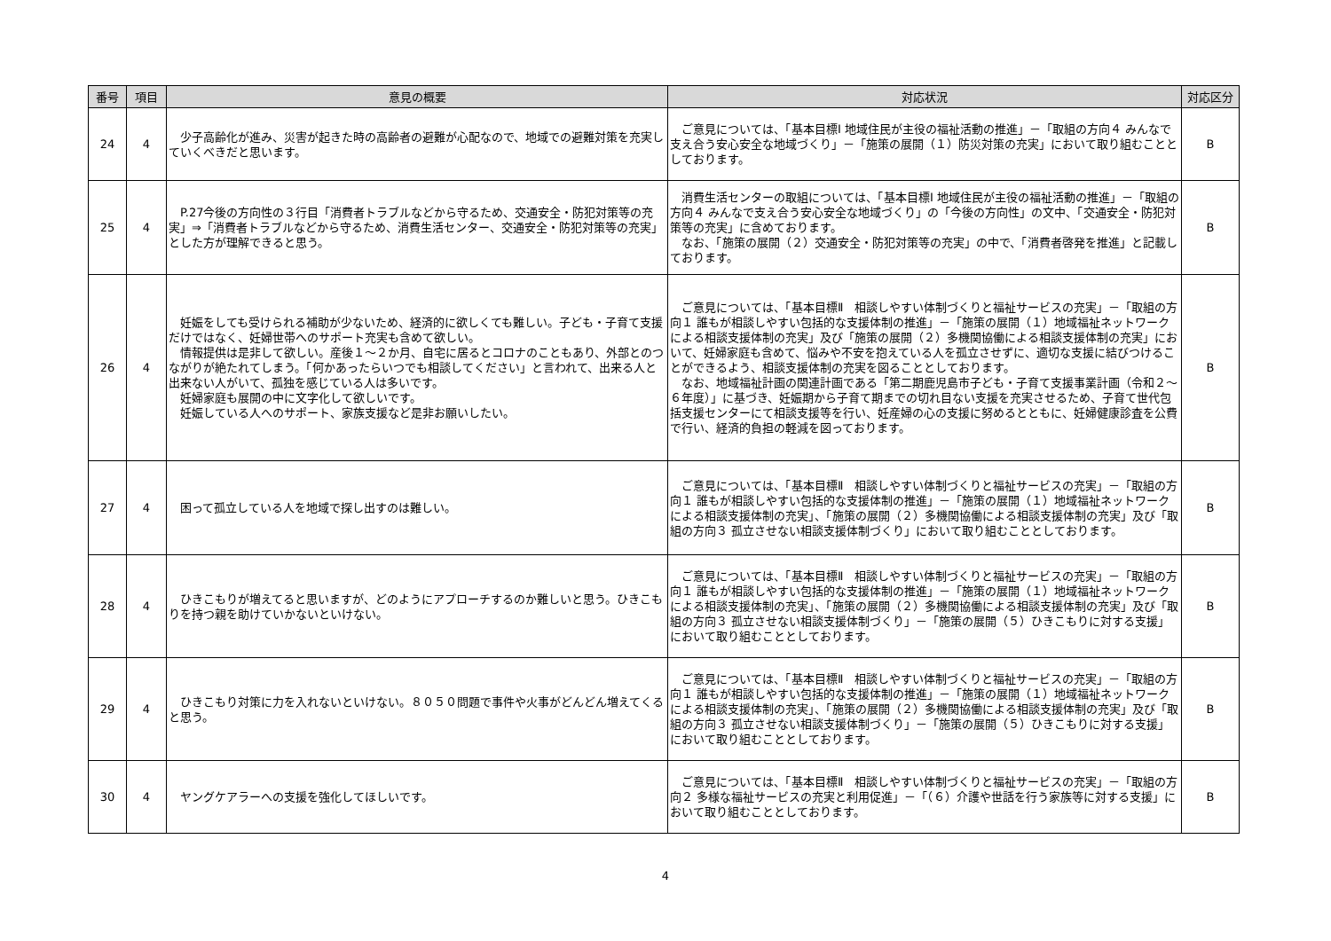| 番号 | 項目 | 意見の概要 | 対応状況 | 対応区分 |
| --- | --- | --- | --- | --- |
| 24 | 4 | 少子高齢化が進み、災害が起きた時の高齢者の避難が心配なので、地域での避難対策を充実していくべきだと思います。 | ご意見については、「基本目標Ⅰ 地域住民が主役の福祉活動の推進」－「取組の方向４ みんなで支え合う安心安全な地域づくり」－「施策の展開（１）防災対策の充実」において取り組むこととしております。 | B |
| 25 | 4 | P.27今後の方向性の３行目「消費者トラブルなどから守るため、交通安全・防犯対策等の充実」⇒「消費者トラブルなどから守るため、消費生活センター、交通安全・防犯対策等の充実」とした方が理解できると思う。 | 消費生活センターの取組については、「基本目標Ⅰ 地域住民が主役の福祉活動の推進」－「取組の方向４ みんなで支え合う安心安全な地域づくり」の「今後の方向性」の文中、「交通安全・防犯対策等の充実」に含めております。 なお、「施策の展開（２）交通安全・防犯対策等の充実」の中で、「消費者啓発を推進」と記載しております。 | B |
| 26 | 4 | 妊娠をしても受けられる補助が少ないため、経済的に欲しくても難しい。子ども・子育て支援だけではなく、妊婦世帯へのサポート充実も含めて欲しい。 情報提供は是非して欲しい。産後１～２か月、自宅に居るとコロナのこともあり、外部とのつながりが絶たれてしまう。「何かあったらいつでも相談してください」と言われて、出来る人と出来ない人がいて、孤独を感じている人は多いです。 妊婦家庭も展開の中に文字化して欲しいです。 妊娠している人へのサポート、家族支援など是非お願いしたい。 | ご意見については、「基本目標Ⅱ 相談しやすい体制づくりと福祉サービスの充実」－「取組の方向１ 誰もが相談しやすい包括的な支援体制の推進」－「施策の展開（１）地域福祉ネットワークによる相談支援体制の充実」及び「施策の展開（２）多機関協働による相談支援体制の充実」において、妊婦家庭も含めて、悩みや不安を抱えている人を孤立させずに、適切な支援に結びつけることができるよう、相談支援体制の充実を図ることとしております。 なお、地域福祉計画の関連計画である「第二期鹿児島市子ども・子育て支援事業計画（令和２～６年度）」に基づき、妊娠期から子育て期までの切れ目ない支援を充実させるため、子育て世代包括支援センターにて相談支援等を行い、妊産婦の心の支援に努めるとともに、妊婦健康診査を公費で行い、経済的負担の軽減を図っております。 | B |
| 27 | 4 | 困って孤立している人を地域で探し出すのは難しい。 | ご意見については、「基本目標Ⅱ 相談しやすい体制づくりと福祉サービスの充実」－「取組の方向１ 誰もが相談しやすい包括的な支援体制の推進」－「施策の展開（１）地域福祉ネットワークによる相談支援体制の充実」、「施策の展開（２）多機関協働による相談支援体制の充実」及び「取組の方向３ 孤立させない相談支援体制づくり」において取り組むこととしております。 | B |
| 28 | 4 | ひきこもりが増えてると思いますが、どのようにアプローチするのか難しいと思う。ひきこもりを持つ親を助けていかないといけない。 | ご意見については、「基本目標Ⅱ 相談しやすい体制づくりと福祉サービスの充実」－「取組の方向１ 誰もが相談しやすい包括的な支援体制の推進」－「施策の展開（１）地域福祉ネットワークによる相談支援体制の充実」、「施策の展開（２）多機関協働による相談支援体制の充実」及び「取組の方向３ 孤立させない相談支援体制づくり」－「施策の展開（５）ひきこもりに対する支援」において取り組むこととしております。 | B |
| 29 | 4 | ひきこもり対策に力を入れないといけない。８０５０問題で事件や火事がどんどん増えてくると思う。 | ご意見については、「基本目標Ⅱ 相談しやすい体制づくりと福祉サービスの充実」－「取組の方向１ 誰もが相談しやすい包括的な支援体制の推進」－「施策の展開（１）地域福祉ネットワークによる相談支援体制の充実」、「施策の展開（２）多機関協働による相談支援体制の充実」及び「取組の方向３ 孤立させない相談支援体制づくり」－「施策の展開（５）ひきこもりに対する支援」において取り組むこととしております。 | B |
| 30 | 4 | ヤングケアラーへの支援を強化してほしいです。 | ご意見については、「基本目標Ⅱ 相談しやすい体制づくりと福祉サービスの充実」－「取組の方向２ 多様な福祉サービスの充実と利用促進」－「（６）介護や世話を行う家族等に対する支援」において取り組むこととしております。 | B |
4